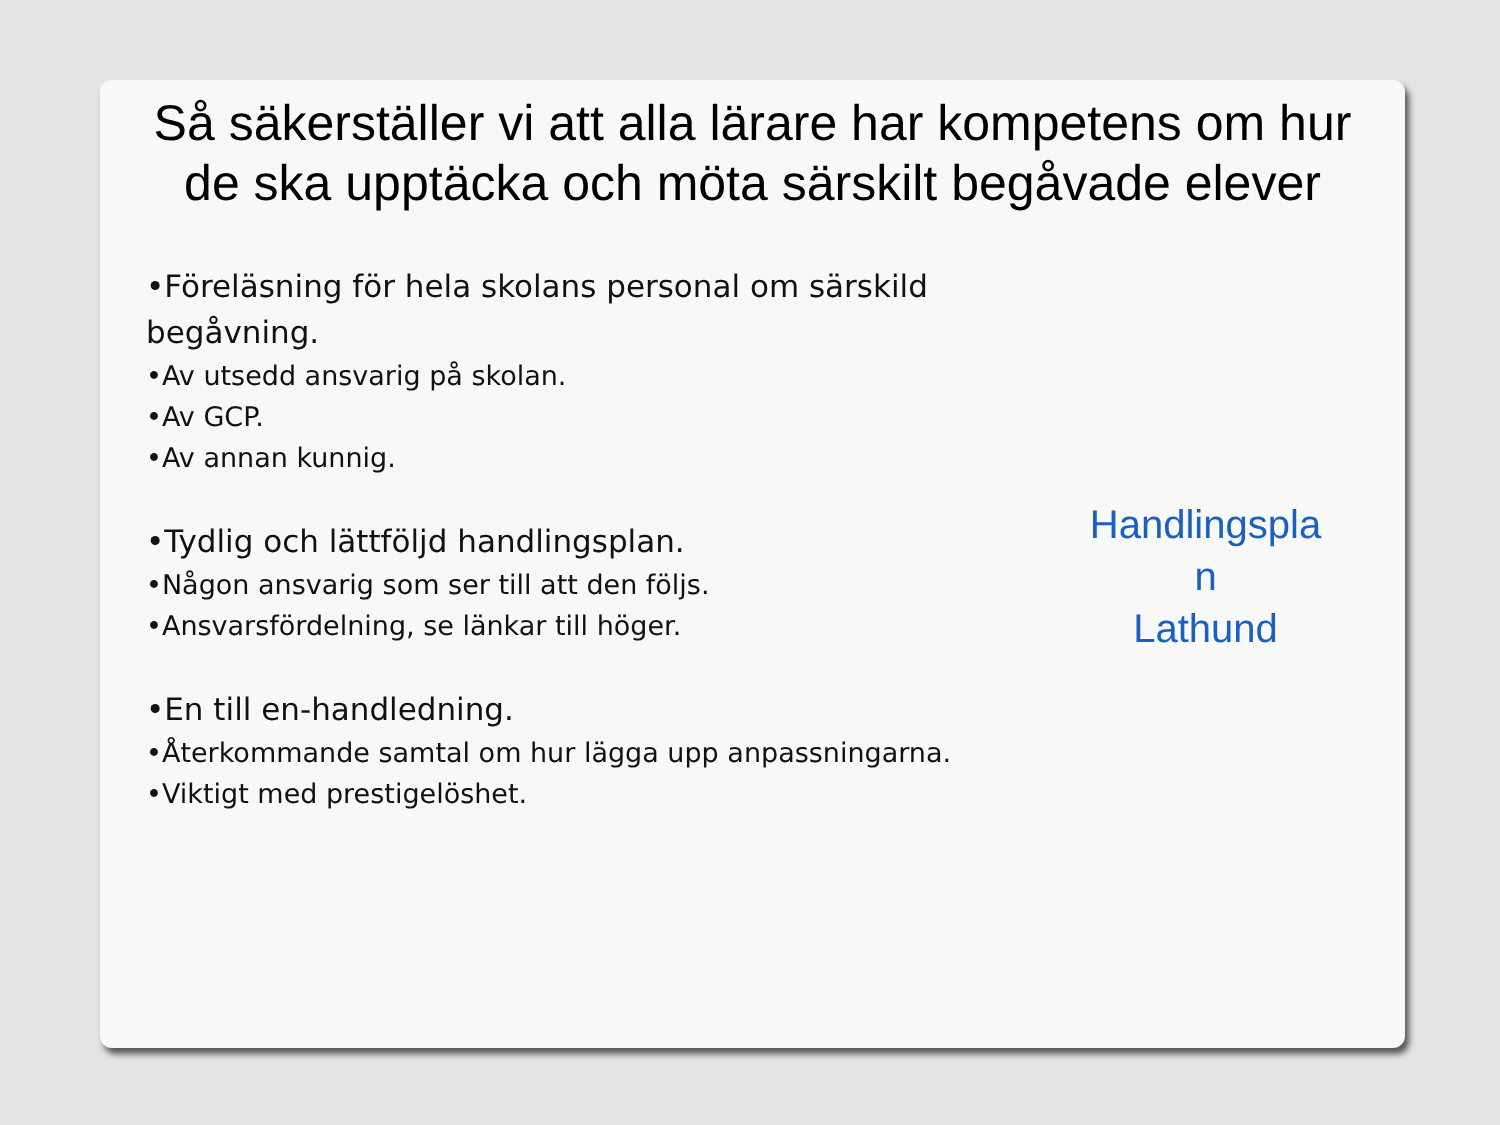Så säkerställer vi att alla lärare har kompetens om hur de ska upptäcka och möta särskilt begåvade elever
•Föreläsning för hela skolans personal om särskild begåvning.
•Av utsedd ansvarig på skolan.
•Av GCP.
•Av annan kunnig.
•Tydlig och lättföljd handlingsplan.
•Någon ansvarig som ser till att den följs.
•Ansvarsfördelning, se länkar till höger.
•En till en-handledning.
•Återkommande samtal om hur lägga upp anpassningarna.
•Viktigt med prestigelöshet.
Handlingspla
n
Lathund